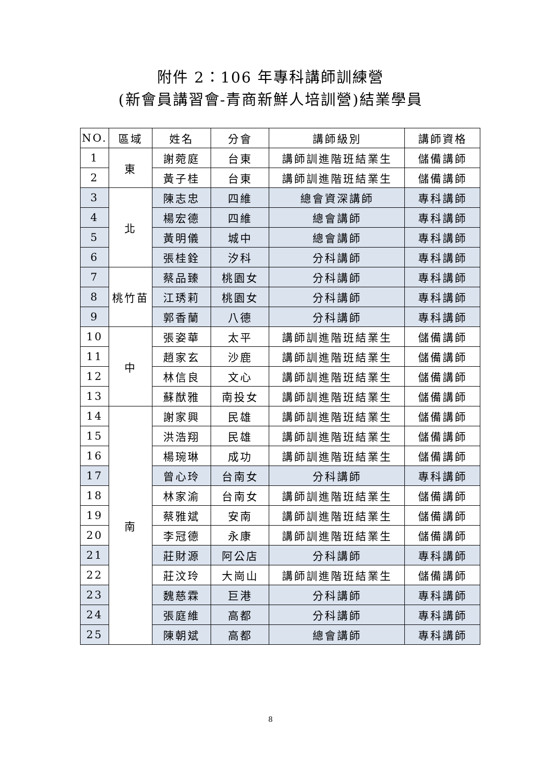附件 2：106 年專科講師訓練營
(新會員講習會-青商新鮮人培訓營)結業學員
| NO. | 區域 | 姓名 | 分會 | 講師級別 | 講師資格 |
| --- | --- | --- | --- | --- | --- |
| 1 | 東 | 謝菀庭 | 台東 | 講師訓進階班結業生 | 儲備講師 |
| 2 | | 黃子桂 | 台東 | 講師訓進階班結業生 | 儲備講師 |
| 3 | 北 | 陳志忠 | 四維 | 總會資深講師 | 專科講師 |
| 4 | | 楊宏德 | 四維 | 總會講師 | 專科講師 |
| 5 | | 黃明儀 | 城中 | 總會講師 | 專科講師 |
| 6 | | 張桂銓 | 汐科 | 分科講師 | 專科講師 |
| 7 | 桃竹苗 | 蔡品臻 | 桃園女 | 分科講師 | 專科講師 |
| 8 | | 江琇莉 | 桃園女 | 分科講師 | 專科講師 |
| 9 | | 郭香蘭 | 八德 | 分科講師 | 專科講師 |
| 10 | 中 | 張姿華 | 太平 | 講師訓進階班結業生 | 儲備講師 |
| 11 | | 趙家玄 | 沙鹿 | 講師訓進階班結業生 | 儲備講師 |
| 12 | | 林信良 | 文心 | 講師訓進階班結業生 | 儲備講師 |
| 13 | | 蘇猷雅 | 南投女 | 講師訓進階班結業生 | 儲備講師 |
| 14 | 南 | 謝家興 | 民雄 | 講師訓進階班結業生 | 儲備講師 |
| 15 | | 洪浩翔 | 民雄 | 講師訓進階班結業生 | 儲備講師 |
| 16 | | 楊琬琳 | 成功 | 講師訓進階班結業生 | 儲備講師 |
| 17 | | 曾心玲 | 台南女 | 分科講師 | 專科講師 |
| 18 | | 林家渝 | 台南女 | 講師訓進階班結業生 | 儲備講師 |
| 19 | | 蔡雅斌 | 安南 | 講師訓進階班結業生 | 儲備講師 |
| 20 | | 李冠德 | 永康 | 講師訓進階班結業生 | 儲備講師 |
| 21 | | 莊財源 | 阿公店 | 分科講師 | 專科講師 |
| 22 | | 莊汶玲 | 大崗山 | 講師訓進階班結業生 | 儲備講師 |
| 23 | | 魏慈霖 | 巨港 | 分科講師 | 專科講師 |
| 24 | | 張庭維 | 高都 | 分科講師 | 專科講師 |
| 25 | | 陳朝斌 | 高都 | 總會講師 | 專科講師 |
8